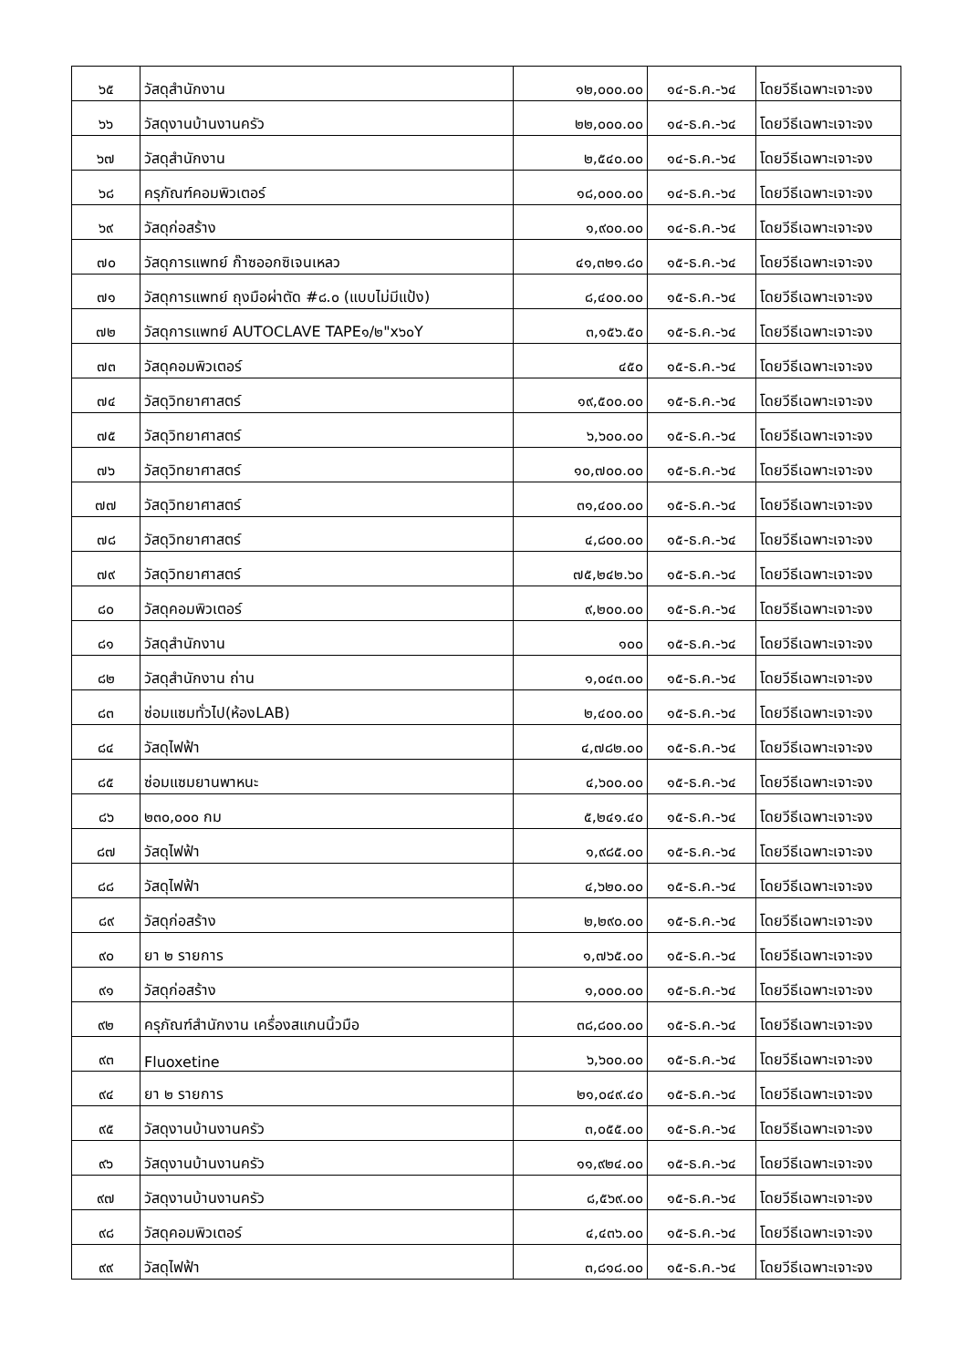| ๖๕ | วัสดุสำนักงาน | ๑๒,๐๐๐.๐๐ | ๑๔-ธ.ค.-๖๔ | โดยวีธีเฉพาะเจาะจง |
| ๖๖ | วัสดุงานบ้านงานครัว | ๒๒,๐๐๐.๐๐ | ๑๔-ธ.ค.-๖๔ | โดยวีธีเฉพาะเจาะจง |
| ๖๗ | วัสดุสำนักงาน | ๒,๕๔๐.๐๐ | ๑๔-ธ.ค.-๖๔ | โดยวีธีเฉพาะเจาะจง |
| ๖๘ | ครุภัณฑ์คอมพิวเตอร์ | ๑๘,๐๐๐.๐๐ | ๑๔-ธ.ค.-๖๔ | โดยวีธีเฉพาะเจาะจง |
| ๖๙ | วัสดุก่อสร้าง | ๑,๙๐๐.๐๐ | ๑๔-ธ.ค.-๖๔ | โดยวีธีเฉพาะเจาะจง |
| ๗๐ | วัสดุการแพทย์ ก๊าซออกซิเจนเหลว | ๔๑,๓๒๑.๘๐ | ๑๕-ธ.ค.-๖๔ | โดยวีธีเฉพาะเจาะจง |
| ๗๑ | วัสดุการแพทย์ ถุงมือผ่าตัด #๘.๐ (แบบไม่มีแป้ง) | ๘,๔๐๐.๐๐ | ๑๕-ธ.ค.-๖๔ | โดยวีธีเฉพาะเจาะจง |
| ๗๒ | วัสดุการแพทย์ AUTOCLAVE TAPE๑/๒"x๖๐Y | ๓,๑๕๖.๕๐ | ๑๕-ธ.ค.-๖๔ | โดยวีธีเฉพาะเจาะจง |
| ๗๓ | วัสดุคอมพิวเตอร์ | ๔๕๐ | ๑๕-ธ.ค.-๖๔ | โดยวีธีเฉพาะเจาะจง |
| ๗๔ | วัสดุวิทยาศาสตร์ | ๑๙,๕๐๐.๐๐ | ๑๕-ธ.ค.-๖๔ | โดยวีธีเฉพาะเจาะจง |
| ๗๕ | วัสดุวิทยาศาสตร์ | ๖,๖๐๐.๐๐ | ๑๕-ธ.ค.-๖๔ | โดยวีธีเฉพาะเจาะจง |
| ๗๖ | วัสดุวิทยาศาสตร์ | ๑๐,๗๐๐.๐๐ | ๑๕-ธ.ค.-๖๔ | โดยวีธีเฉพาะเจาะจง |
| ๗๗ | วัสดุวิทยาศาสตร์ | ๓๑,๔๐๐.๐๐ | ๑๕-ธ.ค.-๖๔ | โดยวีธีเฉพาะเจาะจง |
| ๗๘ | วัสดุวิทยาศาสตร์ | ๔,๘๐๐.๐๐ | ๑๕-ธ.ค.-๖๔ | โดยวีธีเฉพาะเจาะจง |
| ๗๙ | วัสดุวิทยาศาสตร์ | ๗๕,๒๔๒.๖๐ | ๑๕-ธ.ค.-๖๔ | โดยวีธีเฉพาะเจาะจง |
| ๘๐ | วัสดุคอมพิวเตอร์ | ๙,๒๐๐.๐๐ | ๑๕-ธ.ค.-๖๔ | โดยวีธีเฉพาะเจาะจง |
| ๘๑ | วัสดุสำนักงาน | ๑๐๐ | ๑๕-ธ.ค.-๖๔ | โดยวีธีเฉพาะเจาะจง |
| ๘๒ | วัสดุสำนักงาน ถ่าน | ๑,๐๔๓.๐๐ | ๑๕-ธ.ค.-๖๔ | โดยวีธีเฉพาะเจาะจง |
| ๘๓ | ซ่อมแซมทั่วไป(ห้องLAB) | ๒,๔๐๐.๐๐ | ๑๕-ธ.ค.-๖๔ | โดยวีธีเฉพาะเจาะจง |
| ๘๔ | วัสดุไฟฟ้า | ๔,๗๘๒.๐๐ | ๑๕-ธ.ค.-๖๔ | โดยวีธีเฉพาะเจาะจง |
| ๘๕ | ซ่อมแซมยานพาหนะ | ๔,๖๐๐.๐๐ | ๑๕-ธ.ค.-๖๔ | โดยวีธีเฉพาะเจาะจง |
| ๘๖ | ๒๓๐,๐๐๐ กม | ๕,๒๔๑.๔๐ | ๑๕-ธ.ค.-๖๔ | โดยวีธีเฉพาะเจาะจง |
| ๘๗ | วัสดุไฟฟ้า | ๑,๙๘๕.๐๐ | ๑๕-ธ.ค.-๖๔ | โดยวีธีเฉพาะเจาะจง |
| ๘๘ | วัสดุไฟฟ้า | ๔,๖๒๐.๐๐ | ๑๕-ธ.ค.-๖๔ | โดยวีธีเฉพาะเจาะจง |
| ๘๙ | วัสดุก่อสร้าง | ๒,๒๙๐.๐๐ | ๑๕-ธ.ค.-๖๔ | โดยวีธีเฉพาะเจาะจง |
| ๙๐ | ยา ๒ รายการ | ๑,๗๖๕.๐๐ | ๑๕-ธ.ค.-๖๔ | โดยวีธีเฉพาะเจาะจง |
| ๙๑ | วัสดุก่อสร้าง | ๑,๐๐๐.๐๐ | ๑๕-ธ.ค.-๖๔ | โดยวีธีเฉพาะเจาะจง |
| ๙๒ | ครุภัณฑ์สำนักงาน เครื่องสแกนนิ้วมือ | ๓๘,๘๐๐.๐๐ | ๑๕-ธ.ค.-๖๔ | โดยวีธีเฉพาะเจาะจง |
| ๙๓ | Fluoxetine | ๖,๖๐๐.๐๐ | ๑๕-ธ.ค.-๖๔ | โดยวีธีเฉพาะเจาะจง |
| ๙๔ | ยา ๒ รายการ | ๒๑,๐๔๙.๔๐ | ๑๕-ธ.ค.-๖๔ | โดยวีธีเฉพาะเจาะจง |
| ๙๕ | วัสดุงานบ้านงานครัว | ๓,๐๕๕.๐๐ | ๑๕-ธ.ค.-๖๔ | โดยวีธีเฉพาะเจาะจง |
| ๙๖ | วัสดุงานบ้านงานครัว | ๑๑,๙๒๔.๐๐ | ๑๕-ธ.ค.-๖๔ | โดยวีธีเฉพาะเจาะจง |
| ๙๗ | วัสดุงานบ้านงานครัว | ๘,๕๖๙.๐๐ | ๑๕-ธ.ค.-๖๔ | โดยวีธีเฉพาะเจาะจง |
| ๙๘ | วัสดุคอมพิวเตอร์ | ๔,๔๓๖.๐๐ | ๑๕-ธ.ค.-๖๔ | โดยวีธีเฉพาะเจาะจง |
| ๙๙ | วัสดุไฟฟ้า | ๓,๘๑๘.๐๐ | ๑๕-ธ.ค.-๖๔ | โดยวีธีเฉพาะเจาะจง |